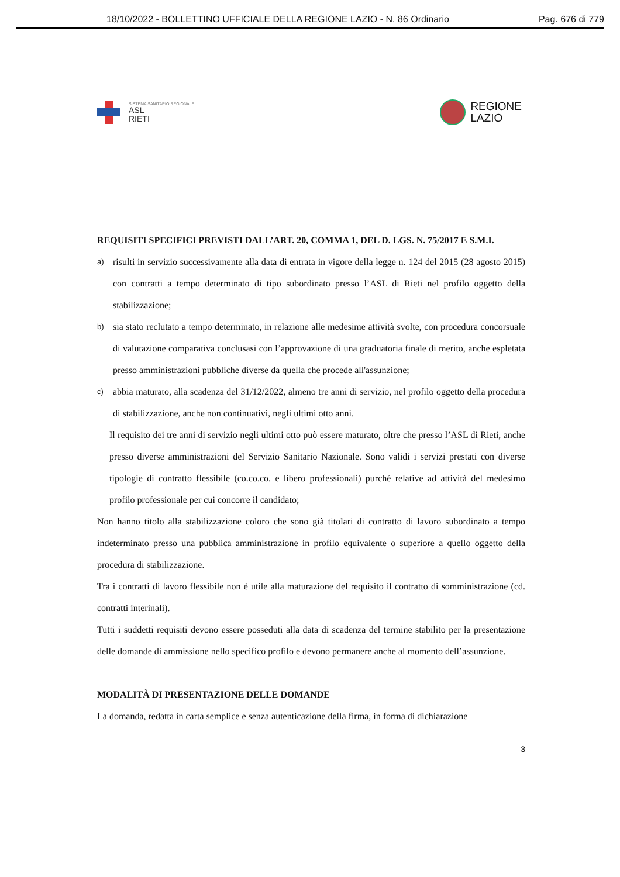18/10/2022 - BOLLETTINO UFFICIALE DELLA REGIONE LAZIO - N. 86 Ordinario Pag. 676 di 779
SISTEMA SANITARIO REGIONALE
ASL
RIETI
REGIONE
LAZIO
REQUISITI SPECIFICI PREVISTI DALL’ART. 20, COMMA 1, DEL D. LGS. N. 75/2017 E S.M.I.
a)
risulti in servizio successivamente alla data di entrata in vigore della legge n. 124 del 2015 (28 agosto 2015) con contratti a tempo determinato di tipo subordinato presso l’ASL di Rieti nel profilo oggetto della stabilizzazione;
b)
sia stato reclutato a tempo determinato, in relazione alle medesime attività svolte, con procedura concorsuale di valutazione comparativa conclusasi con l’approvazione di una graduatoria finale di merito, anche espletata presso amministrazioni pubbliche diverse da quella che procede all'assunzione;
c)
abbia maturato, alla scadenza del 31/12/2022, almeno tre anni di servizio, nel profilo oggetto della procedura di stabilizzazione, anche non continuativi, negli ultimi otto anni.
Il requisito dei tre anni di servizio negli ultimi otto può essere maturato, oltre che presso l’ASL di Rieti, anche presso diverse amministrazioni del Servizio Sanitario Nazionale. Sono validi i servizi prestati con diverse tipologie di contratto flessibile (co.co.co. e libero professionali) purché relative ad attività del medesimo profilo professionale per cui concorre il candidato;
Non hanno titolo alla stabilizzazione coloro che sono già titolari di contratto di lavoro subordinato a tempo indeterminato presso una pubblica amministrazione in profilo equivalente o superiore a quello oggetto della procedura di stabilizzazione.
Tra i contratti di lavoro flessibile non è utile alla maturazione del requisito il contratto di somministrazione (cd. contratti interinali).
Tutti i suddetti requisiti devono essere posseduti alla data di scadenza del termine stabilito per la presentazione delle domande di ammissione nello specifico profilo e devono permanere anche al momento dell’assunzione.
MODALITÀ DI PRESENTAZIONE DELLE DOMANDE
La domanda, redatta in carta semplice e senza autenticazione della firma, in forma di dichiarazione
3